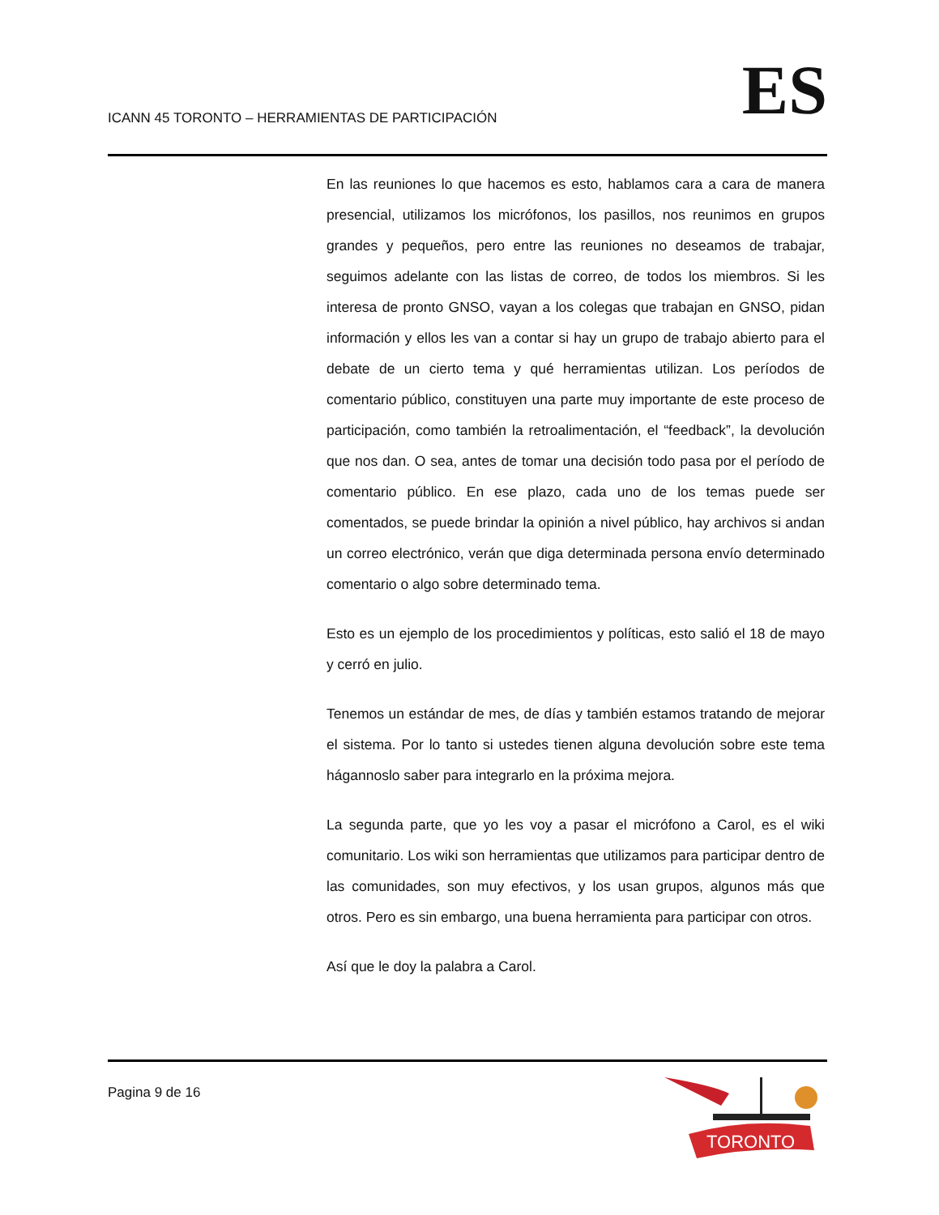ICANN 45 TORONTO – HERRAMIENTAS DE PARTICIPACIÓN
ES
En las reuniones lo que hacemos es esto, hablamos cara a cara de manera presencial, utilizamos los micrófonos, los pasillos, nos reunimos en grupos grandes y pequeños, pero entre las reuniones no deseamos de trabajar, seguimos adelante con las listas de correo, de todos los miembros. Si les interesa de pronto GNSO, vayan a los colegas que trabajan en GNSO, pidan información y ellos les van a contar si hay un grupo de trabajo abierto para el debate de un cierto tema y qué herramientas utilizan. Los períodos de comentario público, constituyen una parte muy importante de este proceso de participación, como también la retroalimentación, el “feedback”, la devolución que nos dan. O sea, antes de tomar una decisión todo pasa por el período de comentario público. En ese plazo, cada uno de los temas puede ser comentados, se puede brindar la opinión a nivel público, hay archivos si andan un correo electrónico, verán que diga determinada persona envío determinado comentario o algo sobre determinado tema.
Esto es un ejemplo de los procedimientos y políticas, esto salió el 18 de mayo y cerró en julio.
Tenemos un estándar de mes, de días y también estamos tratando de mejorar el sistema. Por lo tanto si ustedes tienen alguna devolución sobre este tema hágannoslo saber para integrarlo en la próxima mejora.
La segunda parte, que yo les voy a pasar el micrófono a Carol, es el wiki comunitario. Los wiki son herramientas que utilizamos para participar dentro de las comunidades, son muy efectivos, y los usan grupos, algunos más que otros. Pero es sin embargo, una buena herramienta para participar con otros.
Así que le doy la palabra a Carol.
Pagina 9 de 16
TORONTO